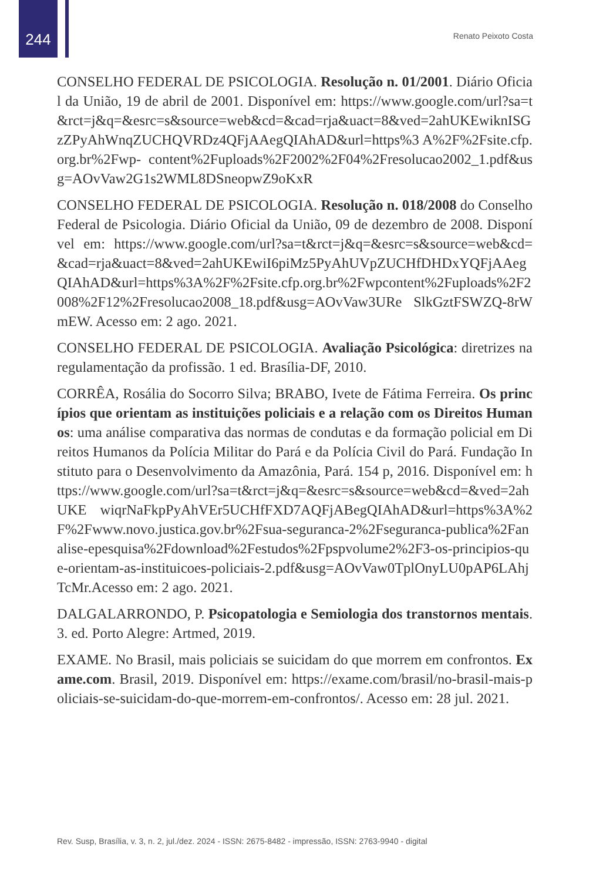244 Renato Peixoto Costa
CONSELHO FEDERAL DE PSICOLOGIA. Resolução n. 01/2001. Diário Oficial da União, 19 de abril de 2001. Disponível em: https://www.google.com/url?sa=t&rct=j&q=&esrc=s&source=web&cd=&cad=rja&uact=8&ved=2ahUKEwiknISGzZPyAhWnqZUCHQVRDz4QFjAAegQIAhAD&url=https%3 A%2F%2Fsite.cfp.org.br%2Fwp- content%2Fuploads%2F2002%2F04%2Fresolucao2002_1.pdf&usg=AOvVaw2G1s2WML8DSneopwZ9oKxR
CONSELHO FEDERAL DE PSICOLOGIA. Resolução n. 018/2008 do Conselho Federal de Psicologia. Diário Oficial da União, 09 de dezembro de 2008. Disponível em: https://www.google.com/url?sa=t&rct=j&q=&esrc=s&source=web&cd=&cad=rja&uact=8&ved=2ahUKEwiI6piMz5PyAhUVpZUCHfDHDxYQFjAAegQIAhAD&url=https%3A%2F%2Fsite.cfp.org.br%2Fwpcontent%2Fuploads%2F2008%2F12%2Fresolucao2008_18.pdf&usg=AOvVaw3URe SlkGztFSWZQ-8rWmEW. Acesso em: 2 ago. 2021.
CONSELHO FEDERAL DE PSICOLOGIA. Avaliação Psicológica: diretrizes na regulamentação da profissão. 1 ed. Brasília-DF, 2010.
CORRÊA, Rosália do Socorro Silva; BRABO, Ivete de Fátima Ferreira. Os princípios que orientam as instituições policiais e a relação com os Direitos Humanos: uma análise comparativa das normas de condutas e da formação policial em Direitos Humanos da Polícia Militar do Pará e da Polícia Civil do Pará. Fundação Instituto para o Desenvolvimento da Amazônia, Pará. 154 p, 2016. Disponível em: https://www.google.com/url?sa=t&rct=j&q=&esrc=s&source=web&cd=&ved=2ahUKE wiqrNaFkpPyAhVEr5UCHfFXD7AQFjABegQIAhAD&url=https%3A%2F%2Fwww.novo.justica.gov.br%2Fsua-seguranca-2%2Fseguranca-publica%2Fanalise-epesquisa%2Fdownload%2Festudos%2Fpspvolume2%2F3-os-principios-que-orientam-as-instituicoes-policiais-2.pdf&usg=AOvVaw0TplOnyLU0pAP6LAhjTcMr.Acesso em: 2 ago. 2021.
DALGALARRONDO, P. Psicopatologia e Semiologia dos transtornos mentais. 3. ed. Porto Alegre: Artmed, 2019.
EXAME. No Brasil, mais policiais se suicidam do que morrem em confrontos. Exame.com. Brasil, 2019. Disponível em: https://exame.com/brasil/no-brasil-mais-policiais-se-suicidam-do-que-morrem-em-confrontos/. Acesso em: 28 jul. 2021.
Rev. Susp, Brasília, v. 3, n. 2, jul./dez. 2024 - ISSN: 2675-8482 - impressão, ISSN: 2763-9940 - digital